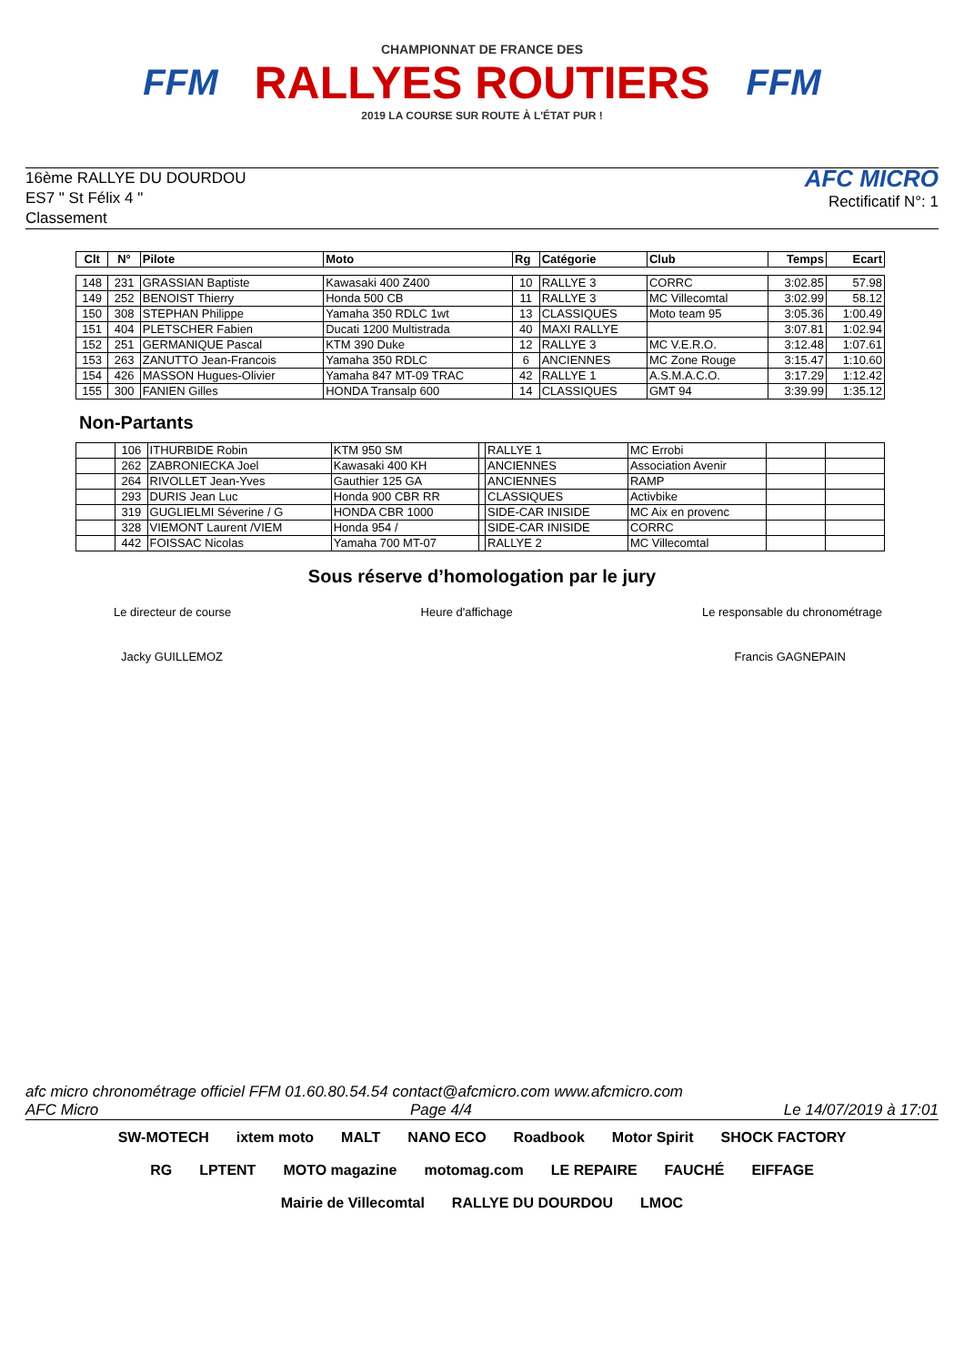FFM
CHAMPIONNAT DE FRANCE DES
RALLYES ROUTIERS
2019 LA COURSE SUR ROUTE À L'ÉTAT PUR !
FFM
16ème RALLYE DU DOURDOU
ES7 " St Félix 4 "
Classement
AFC MICRO
Rectificatif N°: 1
| Clt | N° | Pilote | Moto | Rg | Catégorie | Club | Temps | Ecart |
| --- | --- | --- | --- | --- | --- | --- | --- | --- |
| 148 | 231 | GRASSIAN Baptiste | Kawasaki 400 Z400 | 10 | RALLYE 3 | CORRC | 3:02.85 | 57.98 |
| 149 | 252 | BENOIST Thierry | Honda 500 CB | 11 | RALLYE 3 | MC Villecomtal | 3:02.99 | 58.12 |
| 150 | 308 | STEPHAN Philippe | Yamaha 350 RDLC 1wt | 13 | CLASSIQUES | Moto team 95 | 3:05.36 | 1:00.49 |
| 151 | 404 | PLETSCHER Fabien | Ducati 1200 Multistrada | 40 | MAXI RALLYE | | 3:07.81 | 1:02.94 |
| 152 | 251 | GERMANIQUE Pascal | KTM 390 Duke | 12 | RALLYE 3 | MC V.E.R.O. | 3:12.48 | 1:07.61 |
| 153 | 263 | ZANUTTO Jean-Francois | Yamaha 350 RDLC | 6 | ANCIENNES | MC Zone Rouge | 3:15.47 | 1:10.60 |
| 154 | 426 | MASSON Hugues-Olivier | Yamaha 847 MT-09 TRAC | 42 | RALLYE 1 | A.S.M.A.C.O. | 3:17.29 | 1:12.42 |
| 155 | 300 | FANIEN Gilles | HONDA Transalp 600 | 14 | CLASSIQUES | GMT 94 | 3:39.99 | 1:35.12 |
Non-Partants
| | 106 | ITHURBIDE Robin | KTM 950 SM | | RALLYE 1 | MC Errobi | | |
| | 262 | ZABRONIECKA Joel | Kawasaki 400 KH | | ANCIENNES | Association Avenir | | |
| | 264 | RIVOLLET Jean-Yves | Gauthier 125 GA | | ANCIENNES | RAMP | | |
| | 293 | DURIS Jean Luc | Honda 900 CBR RR | | CLASSIQUES | Activbike | | |
| | 319 | GUGLIELMI Séverine / G | HONDA CBR 1000 | | SIDE-CAR INISIDE | MC Aix en provenc | | |
| | 328 | VIEMONT Laurent /VIEM | Honda 954 / | | SIDE-CAR INISIDE | CORRC | | |
| | 442 | FOISSAC Nicolas | Yamaha 700 MT-07 | | RALLYE 2 | MC Villecomtal | | |
Sous réserve d’homologation par le jury
Le directeur de course Heure d'affichage Le responsable du chronométrage
Jacky GUILLEMOZ Francis GAGNEPAIN
afc micro chronométrage officiel FFM 01.60.80.54.54 contact@afcmicro.com www.afcmicro.com
AFC Micro Page 4/4 Le 14/07/2019 à 17:01
SW-MOTECH ixtem moto MALT NANO ECO Roadbook Motor Spirit SHOCK FACTORY RG LPTENT MOTO magazine motomag.com LE REPAIRE FAUCHÉ EIFFAGE Mairie de Villecomtal RALLYE DU DOURDOU LMOC